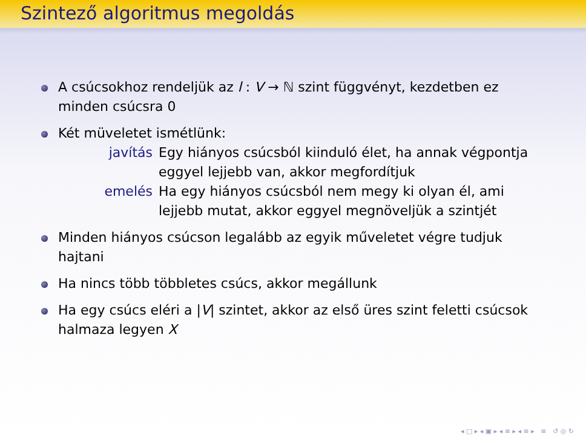Szintező algoritmus megoldás
A csúcsokhoz rendeljük az l : V → ℕ szint függvényt, kezdetben ez minden csúcsra 0
Két müveletet ismétlünk:
javítás Egy hiányos csúcsból kiinduló élet, ha annak végpontja eggyel lejjebb van, akkor megfordítjuk
emelés Ha egy hiányos csúcsból nem megy ki olyan él, ami lejjebb mutat, akkor eggyel megnöveljük a szintjét
Minden hiányos csúcson legalább az egyik műveletet végre tudjuk hajtani
Ha nincs több többletes csúcs, akkor megállunk
Ha egy csúcs eléri a |V| szintet, akkor az első üres szint feletti csúcsok halmaza legyen X
◂ □ ▸ ◂ ▣ ▸ ◂ ≡ ▸ ◂ ≡ ▸ ≡ ↺ ◎ ↻